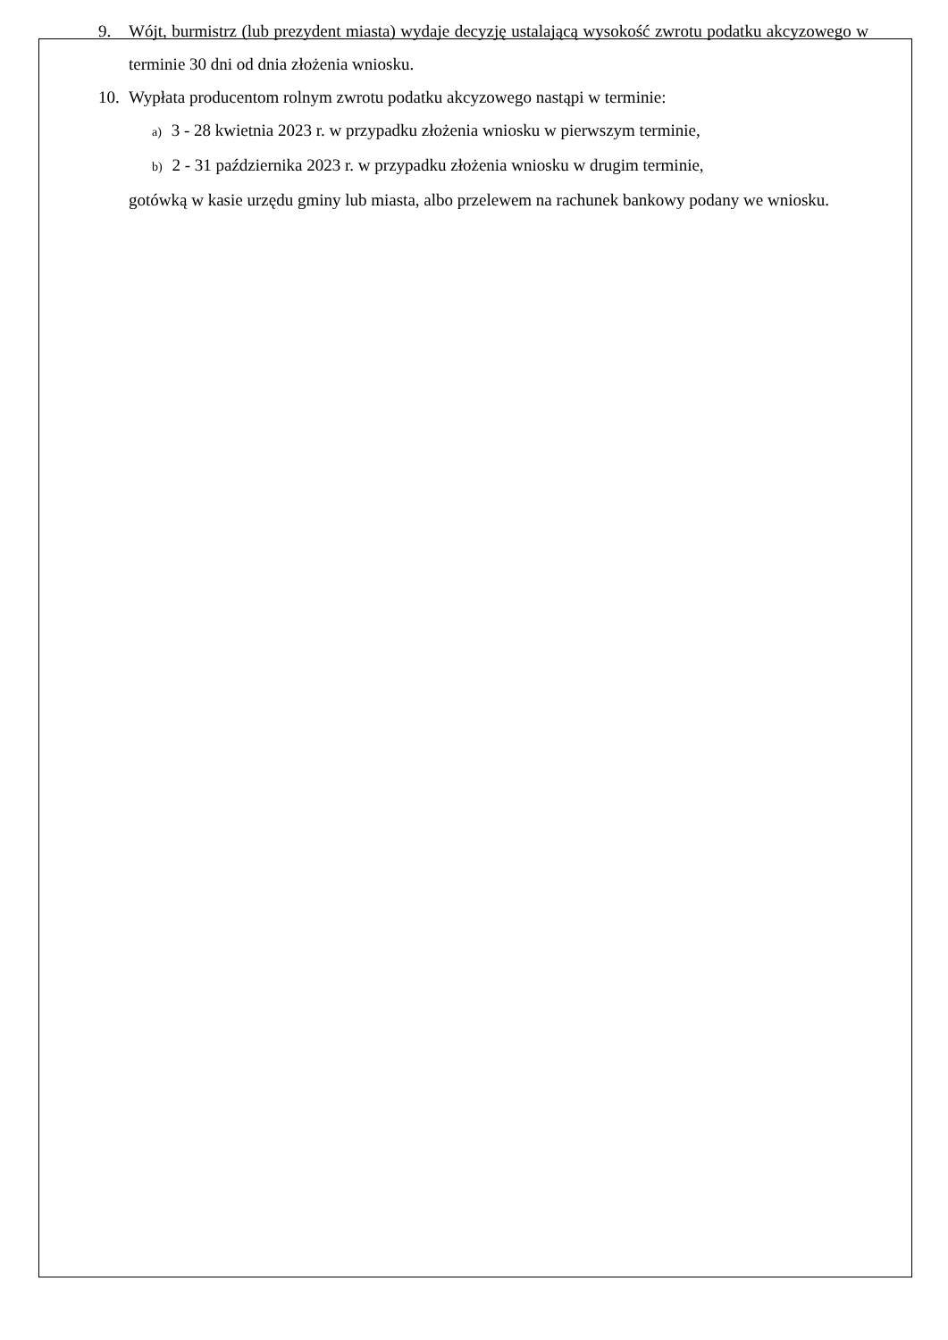9. Wójt, burmistrz (lub prezydent miasta) wydaje decyzję ustalającą wysokość zwrotu podatku akcyzowego w terminie 30 dni od dnia złożenia wniosku.
10. Wypłata producentom rolnym zwrotu podatku akcyzowego nastąpi w terminie:
a) 3 - 28 kwietnia 2023 r. w przypadku złożenia wniosku w pierwszym terminie,
b) 2 - 31 października 2023 r. w przypadku złożenia wniosku w drugim terminie,
gotówką w kasie urzędu gminy lub miasta, albo przelewem na rachunek bankowy podany we wniosku.